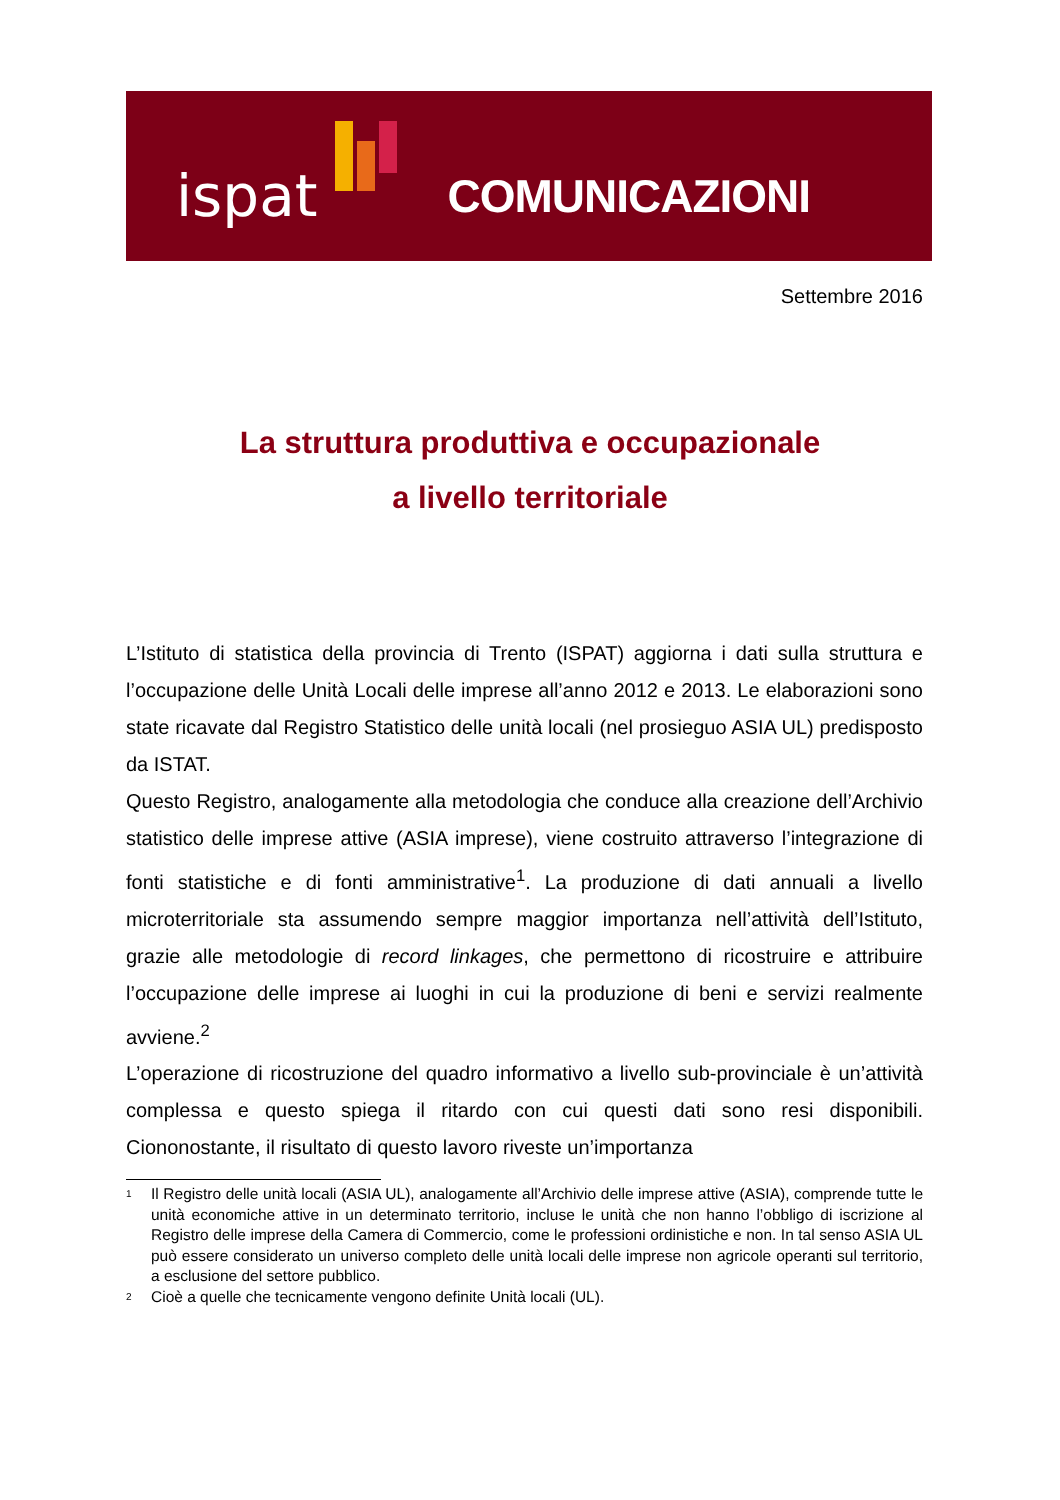ispat COMUNICAZIONI
Settembre 2016
La struttura produttiva e occupazionale
a livello territoriale
L’Istituto di statistica della provincia di Trento (ISPAT) aggiorna i dati sulla struttura e l’occupazione delle Unità Locali delle imprese all’anno 2012 e 2013. Le elaborazioni sono state ricavate dal Registro Statistico delle unità locali (nel prosieguo ASIA UL) predisposto da ISTAT.
Questo Registro, analogamente alla metodologia che conduce alla creazione dell’Archivio statistico delle imprese attive (ASIA imprese), viene costruito attraverso l’integrazione di fonti statistiche e di fonti amministrative<sup>1</sup>. La produzione di dati annuali a livello microterritoriale sta assumendo sempre maggior importanza nell’attività dell’Istituto, grazie alle metodologie di record linkages, che permettono di ricostruire e attribuire l’occupazione delle imprese ai luoghi in cui la produzione di beni e servizi realmente avviene.<sup>2</sup>
L’operazione di ricostruzione del quadro informativo a livello sub-provinciale è un’attività complessa e questo spiega il ritardo con cui questi dati sono resi disponibili. Ciononostante, il risultato di questo lavoro riveste un’importanza
<sup>1</sup> Il Registro delle unità locali (ASIA UL), analogamente all’Archivio delle imprese attive (ASIA), comprende tutte le unità economiche attive in un determinato territorio, incluse le unità che non hanno l’obbligo di iscrizione al Registro delle imprese della Camera di Commercio, come le professioni ordinistiche e non. In tal senso ASIA UL può essere considerato un universo completo delle unità locali delle imprese non agricole operanti sul territorio, a esclusione del settore pubblico.
<sup>2</sup> Cioè a quelle che tecnicamente vengono definite Unità locali (UL).